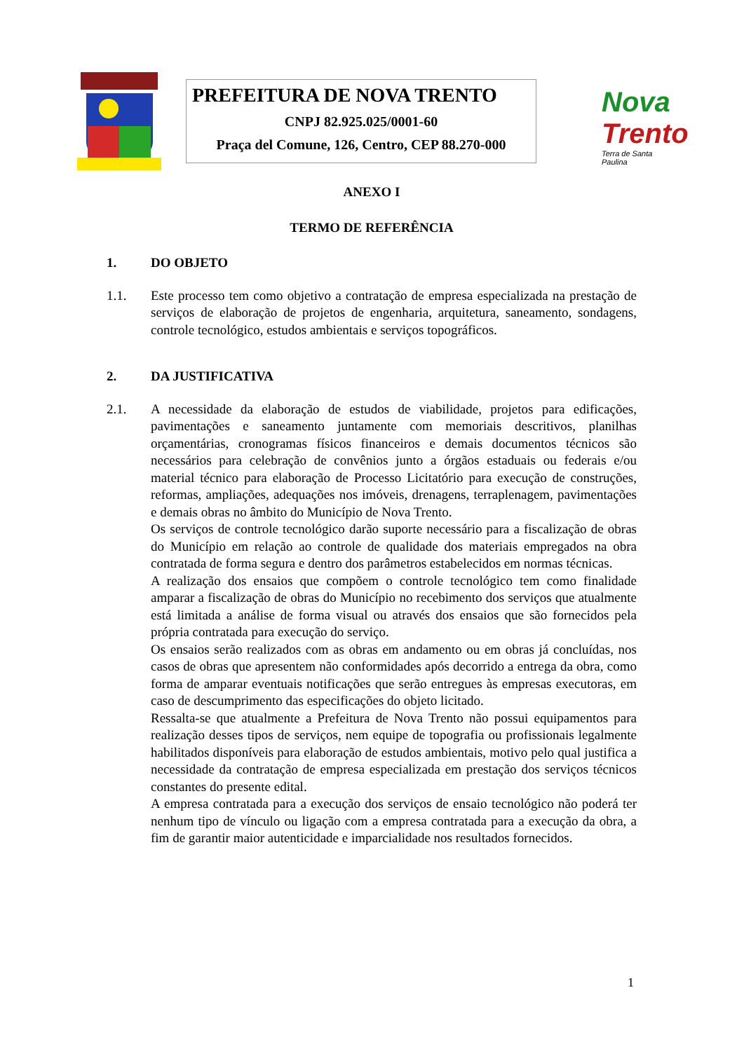PREFEITURA DE NOVA TRENTO
CNPJ 82.925.025/0001-60
Praça del Comune, 126, Centro, CEP 88.270-000
Nova
Trento
Terra de Santa Paulina
ANEXO I
TERMO DE REFERÊNCIA
1. DO OBJETO
1.1. Este processo tem como objetivo a contratação de empresa especializada na prestação de serviços de elaboração de projetos de engenharia, arquitetura, saneamento, sondagens, controle tecnológico, estudos ambientais e serviços topográficos.
2. DA JUSTIFICATIVA
2.1. A necessidade da elaboração de estudos de viabilidade, projetos para edificações, pavimentações e saneamento juntamente com memoriais descritivos, planilhas orçamentárias, cronogramas físicos financeiros e demais documentos técnicos são necessários para celebração de convênios junto a órgãos estaduais ou federais e/ou material técnico para elaboração de Processo Licitatório para execução de construções, reformas, ampliações, adequações nos imóveis, drenagens, terraplenagem, pavimentações e demais obras no âmbito do Município de Nova Trento.
Os serviços de controle tecnológico darão suporte necessário para a fiscalização de obras do Município em relação ao controle de qualidade dos materiais empregados na obra contratada de forma segura e dentro dos parâmetros estabelecidos em normas técnicas.
A realização dos ensaios que compõem o controle tecnológico tem como finalidade amparar a fiscalização de obras do Município no recebimento dos serviços que atualmente está limitada a análise de forma visual ou através dos ensaios que são fornecidos pela própria contratada para execução do serviço.
Os ensaios serão realizados com as obras em andamento ou em obras já concluídas, nos casos de obras que apresentem não conformidades após decorrido a entrega da obra, como forma de amparar eventuais notificações que serão entregues às empresas executoras, em caso de descumprimento das especificações do objeto licitado.
Ressalta-se que atualmente a Prefeitura de Nova Trento não possui equipamentos para realização desses tipos de serviços, nem equipe de topografia ou profissionais legalmente habilitados disponíveis para elaboração de estudos ambientais, motivo pelo qual justifica a necessidade da contratação de empresa especializada em prestação dos serviços técnicos constantes do presente edital.
A empresa contratada para a execução dos serviços de ensaio tecnológico não poderá ter nenhum tipo de vínculo ou ligação com a empresa contratada para a execução da obra, a fim de garantir maior autenticidade e imparcialidade nos resultados fornecidos.
1